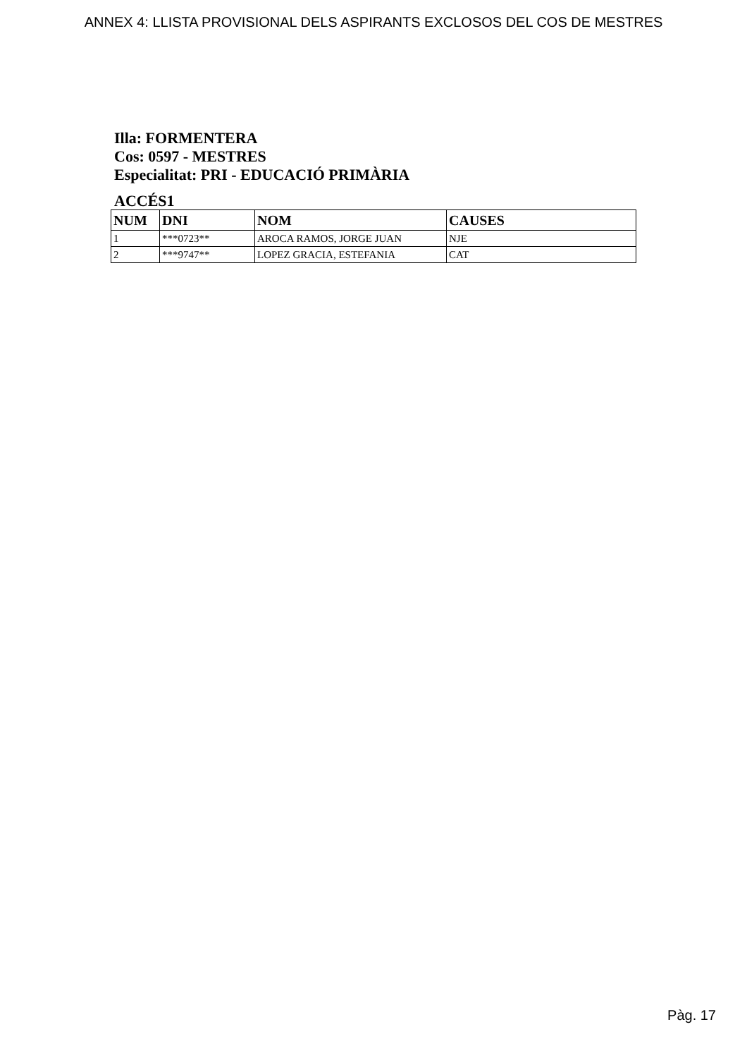ANNEX 4: LLISTA PROVISIONAL DELS ASPIRANTS EXCLOSOS DEL COS DE MESTRES
Illa: FORMENTERA
Cos: 0597 - MESTRES
Especialitat: PRI - EDUCACIÓ PRIMÀRIA
ACCÉS1
| NUM | DNI | NOM | CAUSES |
| --- | --- | --- | --- |
| 1 | ***0723** | AROCA RAMOS, JORGE JUAN | NJE |
| 2 | ***9747** | LOPEZ GRACIA, ESTEFANIA | CAT |
Pàg. 17